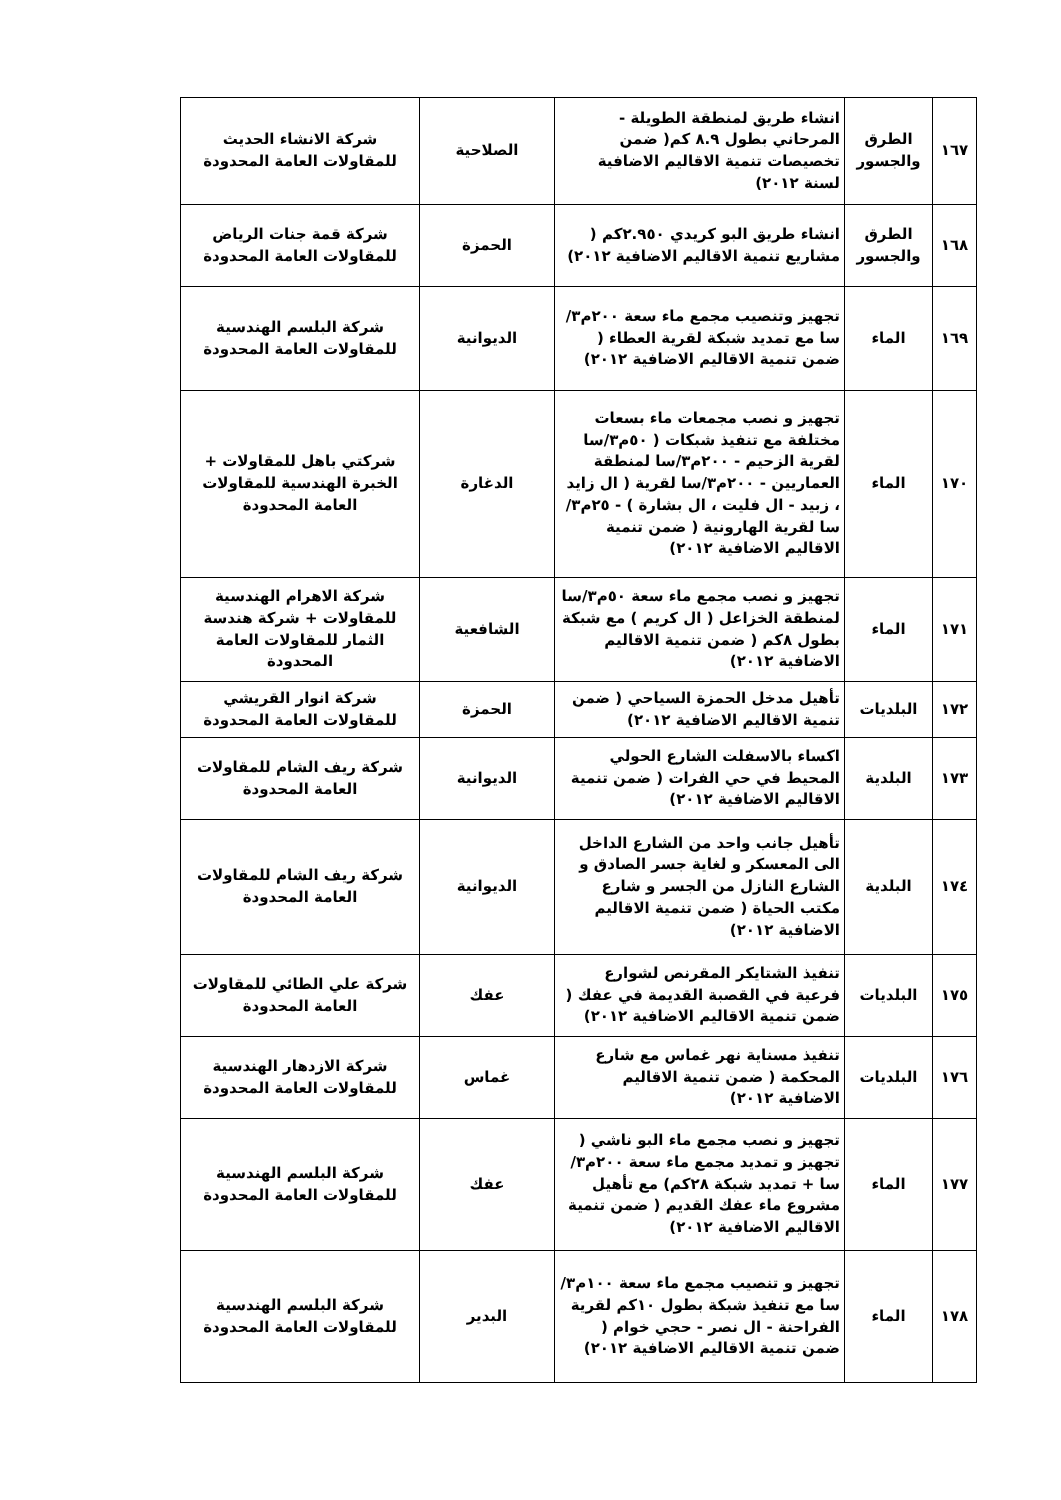| ١٦٧ | الطرق والجسور | انشاء طريق لمنطقة الطويلة - المرحاني بطول ٨.٩ كم( ضمن تخصيصات تنمية الاقاليم الاضافية لسنة ٢٠١٢) | الصلاحية | شركة الانشاء الحديث للمقاولات العامة المحدودة |
| ١٦٨ | الطرق والجسور | انشاء طريق البو كريدي ٢.٩٥٠كم ( مشاريع تنمية الاقاليم الاضافية ٢٠١٢) | الحمزة | شركة قمة جنات الرياض للمقاولات العامة المحدودة |
| ١٦٩ | الماء | تجهيز وتنصيب مجمع ماء سعة ٢٠٠م٣/سا مع تمديد شبكة لقرية العطاء ( ضمن تنمية الاقاليم الاضافية ٢٠١٢) | الديوانية | شركة البلسم الهندسية للمقاولات العامة المحدودة |
| ١٧٠ | الماء | تجهيز و نصب مجمعات ماء بسعات مختلفة مع تنفيذ شبكات ( ٥٠م٣/سا لقرية الزحيم - ٢٠٠م٣/سا لمنطقة العماريين - ٢٠٠م٣/سا لقرية ( ال زايد ، زبيد - ال فليت ، ال بشارة ) - ٢٥م٣/سا لقرية الهارونية ( ضمن تنمية الاقاليم الاضافية ٢٠١٢) | الدغارة | شركتي باهل للمقاولات + الخبرة الهندسية للمقاولات العامة المحدودة |
| ١٧١ | الماء | تجهيز و نصب مجمع ماء سعة ٥٠م٣/سا لمنطقة الخزاعل ( ال كريم ) مع شبكة بطول ٨كم ( ضمن تنمية الاقاليم الاضافية ٢٠١٢) | الشافعية | شركة الاهرام الهندسية للمقاولات + شركة هندسة الثمار للمقاولات العامة المحدودة |
| ١٧٢ | البلديات | تأهيل مدخل الحمزة السياحي ( ضمن تنمية الاقاليم الاضافية ٢٠١٢) | الحمزة | شركة انوار القريشي للمقاولات العامة المحدودة |
| ١٧٣ | البلدية | اكساء بالاسفلت الشارع الحولي المحيط في حي الفرات ( ضمن تنمية الاقاليم الاضافية ٢٠١٢) | الديوانية | شركة ريف الشام للمقاولات العامة المحدودة |
| ١٧٤ | البلدية | تأهيل جانب واحد من الشارع الداخل الى المعسكر و لغاية جسر الصادق و الشارع النازل من الجسر و شارع مكتب الحياة ( ضمن تنمية الاقاليم الاضافية ٢٠١٢) | الديوانية | شركة ريف الشام للمقاولات العامة المحدودة |
| ١٧٥ | البلديات | تنفيذ الشتايكر المقرنص لشوارع فرعية في القصبة القديمة في عفك ( ضمن تنمية الاقاليم الاضافية ٢٠١٢) | عفك | شركة علي الطائي للمقاولات العامة المحدودة |
| ١٧٦ | البلديات | تنفيذ مسناية نهر غماس مع شارع المحكمة ( ضمن تنمية الاقاليم الاضافية ٢٠١٢) | غماس | شركة الازدهار الهندسية للمقاولات العامة المحدودة |
| ١٧٧ | الماء | تجهيز و نصب مجمع ماء البو ناشي ( تجهيز و تمديد مجمع ماء سعة ٢٠٠م٣/سا + تمديد شبكة ٢٨كم) مع تأهيل مشروع ماء عفك القديم ( ضمن تنمية الاقاليم الاضافية ٢٠١٢) | عفك | شركة البلسم الهندسية للمقاولات العامة المحدودة |
| ١٧٨ | الماء | تجهيز و تنصيب مجمع ماء سعة ١٠٠م٣/سا مع تنفيذ شبكة بطول ١٠كم لقرية الفراحنة - ال نصر - حجي خوام ( ضمن تنمية الاقاليم الاضافية ٢٠١٢) | البدير | شركة البلسم الهندسية للمقاولات العامة المحدودة |